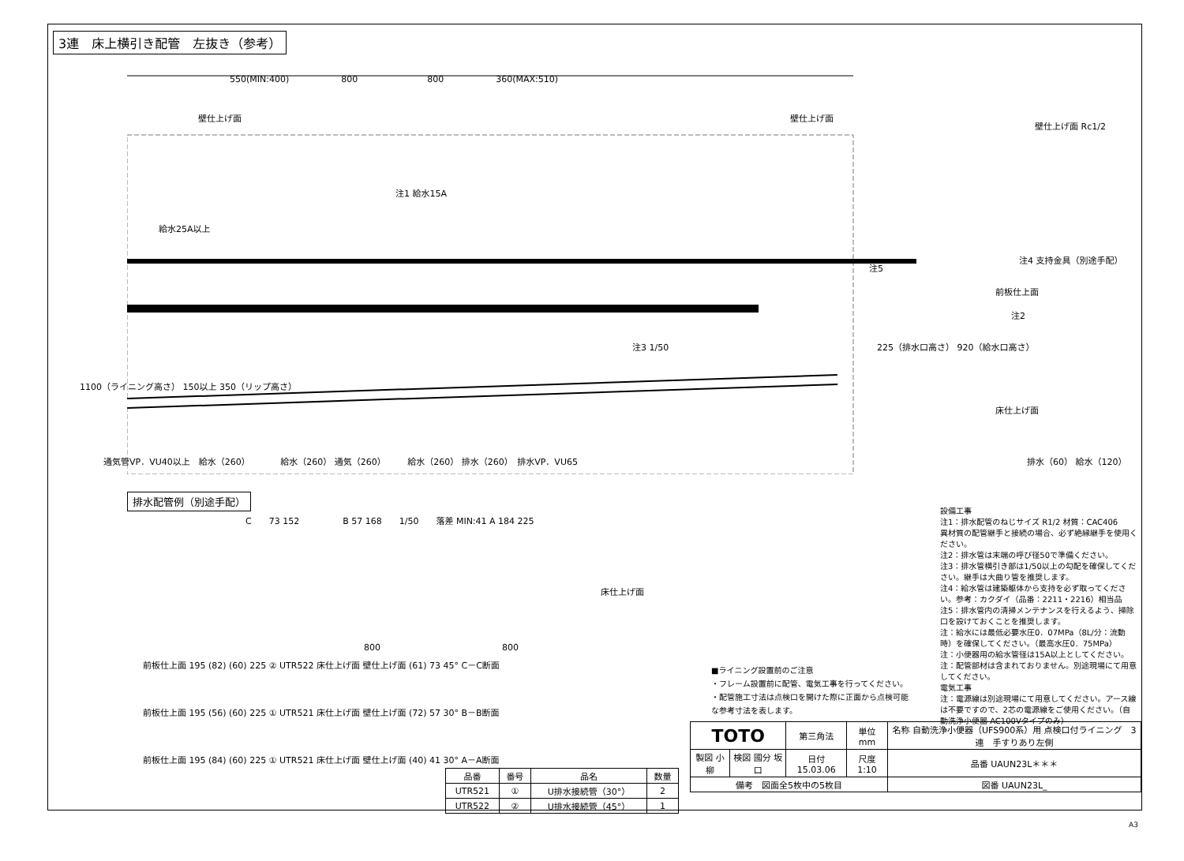3連　床上横引き配管　左抜き（参考）
550(MIN:400)　　　　　　800　　　　　　　　800　　　　　　360(MAX:510)
壁仕上げ面 壁仕上げ面
注1 給水15A
給水25A以上
1100（ライニング高さ） 150以上 350（リップ高さ）
注3 1/50
注5
225（排水口高さ） 920（給水口高さ）
壁仕上げ面 Rc1/2
注4 支持金具（別途手配）
前板仕上面
注2
床仕上げ面
通気管VP．VU40以上　給水（260）　　　　給水（260） 通気（260）　　　給水（260） 排水（260）　排水VP．VU65
排水（60） 給水（120）
排水配管例（別途手配）
C　　73 152　　　　　B 57 168　　1/50　　落差 MIN:41 A 184 225
床仕上げ面
800　　　　　　　　　　　　　　800
前板仕上面 195 (82) (60) 225 ② UTR522 床仕上げ面 壁仕上げ面 (61) 73 45° C－C断面
前板仕上面 195 (56) (60) 225 ① UTR521 床仕上げ面 壁仕上げ面 (72) 57 30° B－B断面
前板仕上面 195 (84) (60) 225 ① UTR521 床仕上げ面 壁仕上げ面 (40) 41 30° A－A断面
設備工事
注1：排水配管のねじサイズ R1/2 材質：CAC406
異材質の配管継手と接続の場合、必ず絶縁継手を使用ください。
注2：排水管は末端の呼び径50で準備ください。
注3：排水管横引き部は1/50以上の勾配を確保してください。継手は大曲り管を推奨します。
注4：給水管は建築躯体から支持を必ず取ってください。参考：カクダイ（品番：2211・2216）相当品
注5：排水管内の清掃メンテナンスを行えるよう、掃除口を設けておくことを推奨します。
注：給水には最低必要水圧0．07MPa（8L/分：流動時）を確保してください。（最高水圧0．75MPa）
注：小便器用の給水管径は15A以上としてください。
注：配管部材は含まれておりません。別途現場にて用意してください。
電気工事
注：電源線は別途現場にて用意してください。アース線は不要ですので、2芯の電源線をご使用ください。（自動洗浄小便器 AC100Vタイプのみ）
■ライニング設置前のご注意
・フレーム設置前に配管、電気工事を行ってください。
・配管施工寸法は点検口を開けた際に正面から点検可能な参考寸法を表します。
| 品番 | 番号 | 品名 | 数量 |
| --- | --- | --- | --- |
| UTR521 | ① | U排水接続管（30°） | 2 |
| UTR522 | ② | U排水接続管（45°） | 1 |
| TOTO | | 第三角法 | 単位 mm | 名称 自動洗浄小便器（UFS900系）用 点検口付ライニング 3連 手すりあり左側 |
| 製図 小柳 | 検図 國分 坂口 | 日付 15.03.06 | 尺度 1:10 | 品番 UAUN23L＊＊＊ |
| 備考 図面全5枚中の5枚目 | | | | 図番 UAUN23L_ |
A3